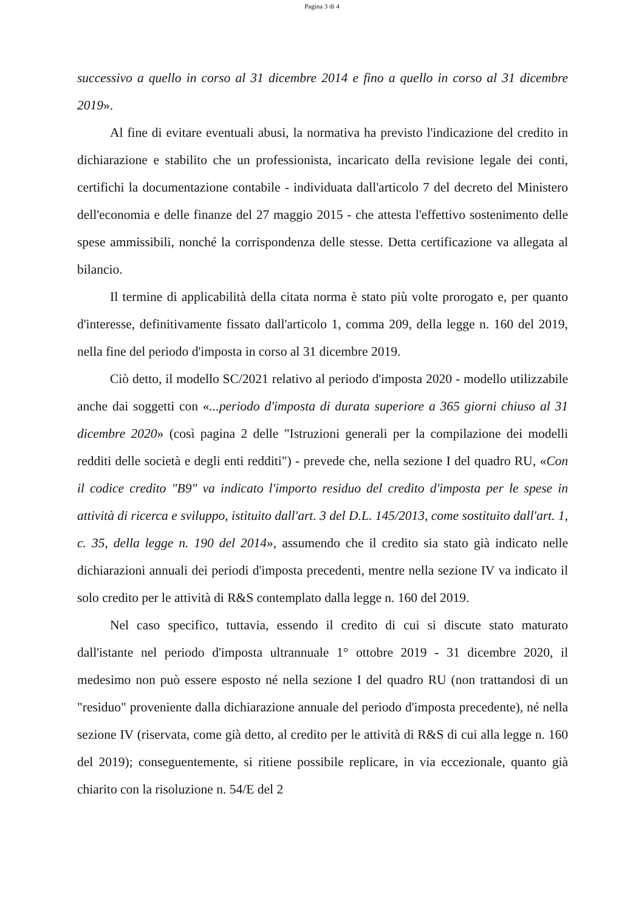Pagina 3 di 4
successivo a quello in corso al 31 dicembre 2014 e fino a quello in corso al 31 dicembre 2019».
Al fine di evitare eventuali abusi, la normativa ha previsto l'indicazione del credito in dichiarazione e stabilito che un professionista, incaricato della revisione legale dei conti, certifichi la documentazione contabile - individuata dall'articolo 7 del decreto del Ministero dell'economia e delle finanze del 27 maggio 2015 - che attesta l'effettivo sostenimento delle spese ammissibili, nonché la corrispondenza delle stesse. Detta certificazione va allegata al bilancio.
Il termine di applicabilità della citata norma è stato più volte prorogato e, per quanto d'interesse, definitivamente fissato dall'articolo 1, comma 209, della legge n. 160 del 2019, nella fine del periodo d'imposta in corso al 31 dicembre 2019.
Ciò detto, il modello SC/2021 relativo al periodo d'imposta 2020 - modello utilizzabile anche dai soggetti con «...periodo d'imposta di durata superiore a 365 giorni chiuso al 31 dicembre 2020» (così pagina 2 delle "Istruzioni generali per la compilazione dei modelli redditi delle società e degli enti redditi") - prevede che, nella sezione I del quadro RU, «Con il codice credito "B9" va indicato l'importo residuo del credito d'imposta per le spese in attività di ricerca e sviluppo, istituito dall'art. 3 del D.L. 145/2013, come sostituito dall'art. 1, c. 35, della legge n. 190 del 2014», assumendo che il credito sia stato già indicato nelle dichiarazioni annuali dei periodi d'imposta precedenti, mentre nella sezione IV va indicato il solo credito per le attività di R&S contemplato dalla legge n. 160 del 2019.
Nel caso specifico, tuttavia, essendo il credito di cui si discute stato maturato dall'istante nel periodo d'imposta ultrannuale 1° ottobre 2019 - 31 dicembre 2020, il medesimo non può essere esposto né nella sezione I del quadro RU (non trattandosi di un "residuo" proveniente dalla dichiarazione annuale del periodo d'imposta precedente), né nella sezione IV (riservata, come già detto, al credito per le attività di R&S di cui alla legge n. 160 del 2019); conseguentemente, si ritiene possibile replicare, in via eccezionale, quanto già chiarito con la risoluzione n. 54/E del 2